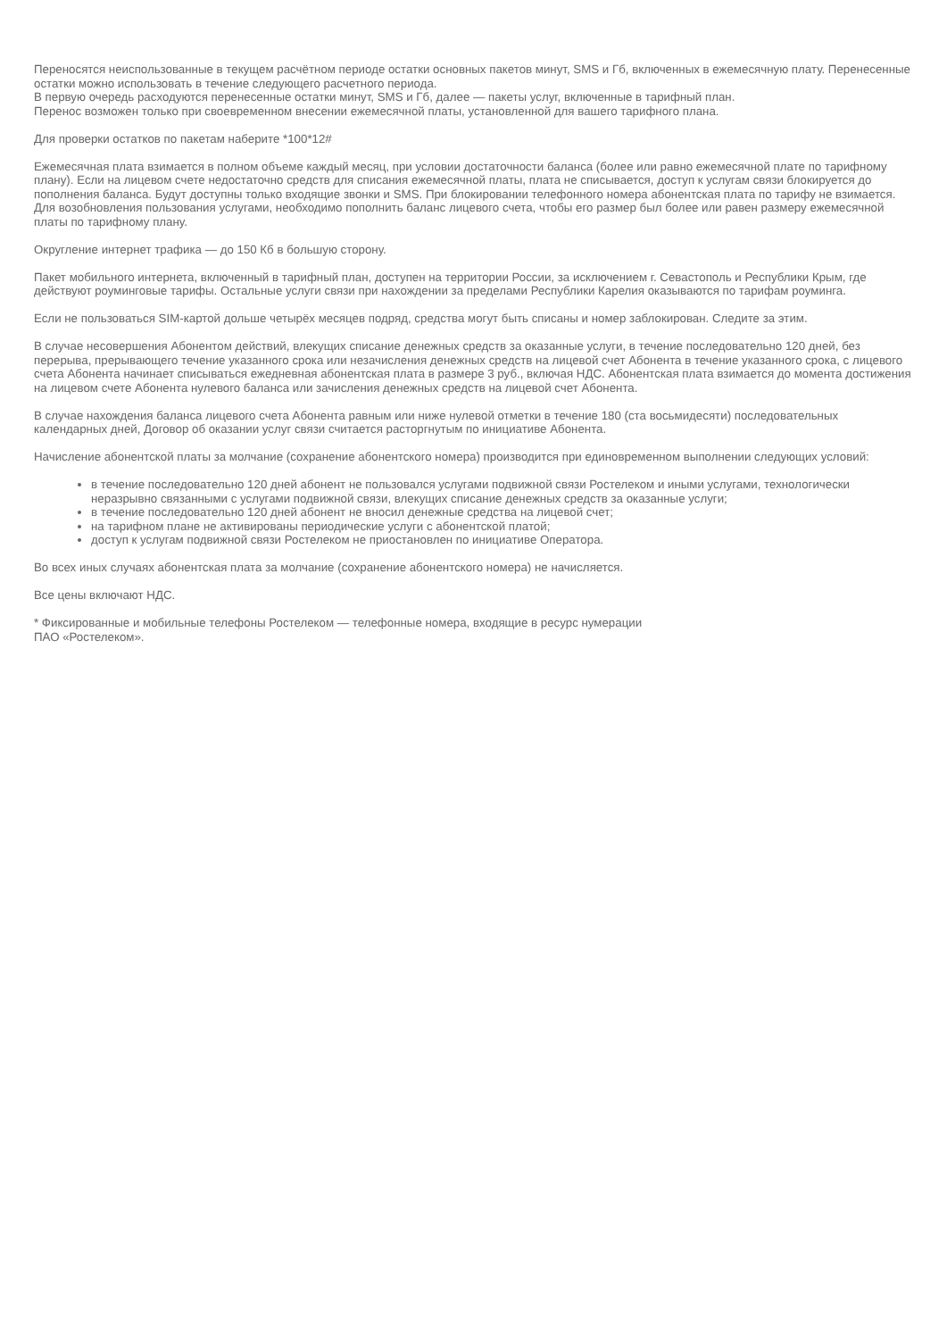Переносятся неиспользованные в текущем расчётном периоде остатки основных пакетов минут, SMS и Гб, включенных в ежемесячную плату. Перенесенные остатки можно использовать в течение следующего расчетного периода.
В первую очередь расходуются перенесенные остатки минут, SMS и Гб, далее — пакеты услуг, включенные в тарифный план.
Перенос возможен только при своевременном внесении ежемесячной платы, установленной для вашего тарифного плана.
Для проверки остатков по пакетам наберите *100*12#
Ежемесячная плата взимается в полном объеме каждый месяц, при условии достаточности баланса (более или равно ежемесячной плате по тарифному плану). Если на лицевом счете недостаточно средств для списания ежемесячной платы, плата не списывается, доступ к услугам связи блокируется до пополнения баланса. Будут доступны только входящие звонки и SMS. При блокировании телефонного номера абонентская плата по тарифу не взимается. Для возобновления пользования услугами, необходимо пополнить баланс лицевого счета, чтобы его размер был более или равен размеру ежемесячной платы по тарифному плану.
Округление интернет трафика — до 150 Кб в большую сторону.
Пакет мобильного интернета, включенный в тарифный план, доступен на территории России, за исключением г. Севастополь и Республики Крым, где действуют роуминговые тарифы. Остальные услуги связи при нахождении за пределами Республики Карелия оказываются по тарифам роуминга.
Если не пользоваться SIM-картой дольше четырёх месяцев подряд, средства могут быть списаны и номер заблокирован. Следите за этим.
В случае несовершения Абонентом действий, влекущих списание денежных средств за оказанные услуги, в течение последовательно 120 дней, без перерыва, прерывающего течение указанного срока или незачисления денежных средств на лицевой счет Абонента в течение указанного срока, с лицевого счета Абонента начинает списываться ежедневная абонентская плата в размере 3 руб., включая НДС. Абонентская плата взимается до момента достижения на лицевом счете Абонента нулевого баланса или зачисления денежных средств на лицевой счет Абонента.
В случае нахождения баланса лицевого счета Абонента равным или ниже нулевой отметки в течение 180 (ста восьмидесяти) последовательных календарных дней, Договор об оказании услуг связи считается расторгнутым по инициативе Абонента.
Начисление абонентской платы за молчание (сохранение абонентского номера) производится при единовременном выполнении следующих условий:
в течение последовательно 120 дней абонент не пользовался услугами подвижной связи Ростелеком и иными услугами, технологически неразрывно связанными с услугами подвижной связи, влекущих списание денежных средств за оказанные услуги;
в течение последовательно 120 дней абонент не вносил денежные средства на лицевой счет;
на тарифном плане не активированы периодические услуги с абонентской платой;
доступ к услугам подвижной связи Ростелеком не приостановлен по инициативе Оператора.
Во всех иных случаях абонентская плата за молчание (сохранение абонентского номера) не начисляется.
Все цены включают НДС.
* Фиксированные и мобильные телефоны Ростелеком — телефонные номера, входящие в ресурс нумерации
ПАО «Ростелеком».